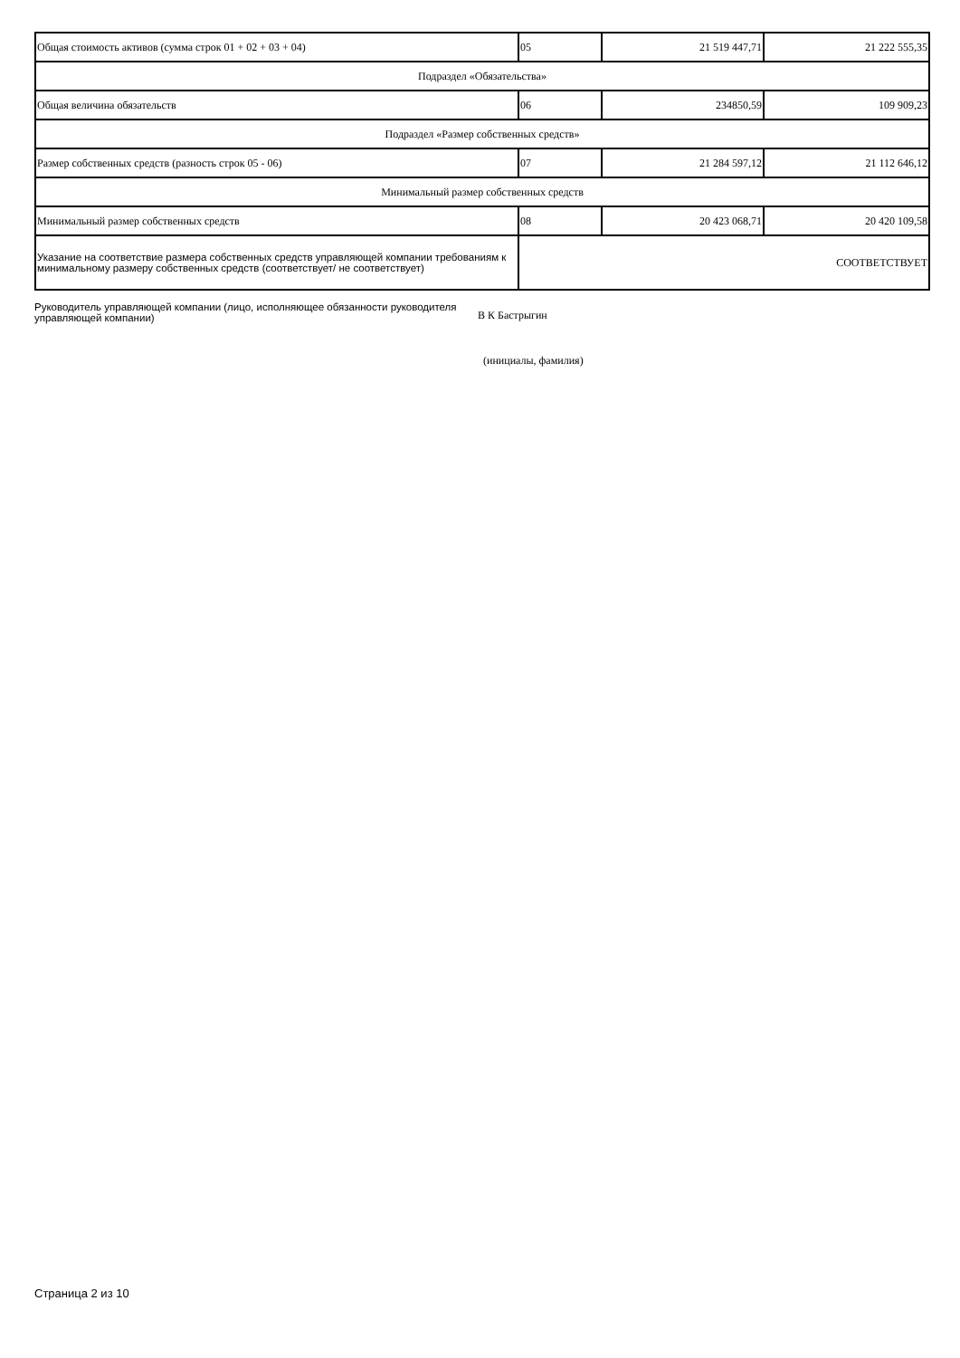| Общая стоимость активов (сумма строк 01 + 02 + 03 + 04) | 05 | 21 519 447,71 | 21 222 555,35 |
| Подраздел «Обязательства» | | | |
| Общая величина обязательств | 06 | 234850,59 | 109 909,23 |
| Подраздел «Размер собственных средств» | | | |
| Размер собственных средств (разность строк 05 - 06) | 07 | 21 284 597,12 | 21 112 646,12 |
| Минимальный размер собственных средств | | | |
| Минимальный размер собственных средств | 08 | 20 423 068,71 | 20 420 109,58 |
| Указание на соответствие размера собственных средств управляющей компании требованиям к минимальному размеру собственных средств (соответствует/ не соответствует) | СООТВЕТСТВУЕТ | | |
Руководитель управляющей компании (лицо, исполняющее обязанности руководителя управляющей компании)
В К Бастрыгин
(инициалы, фамилия)
Страница 2 из 10